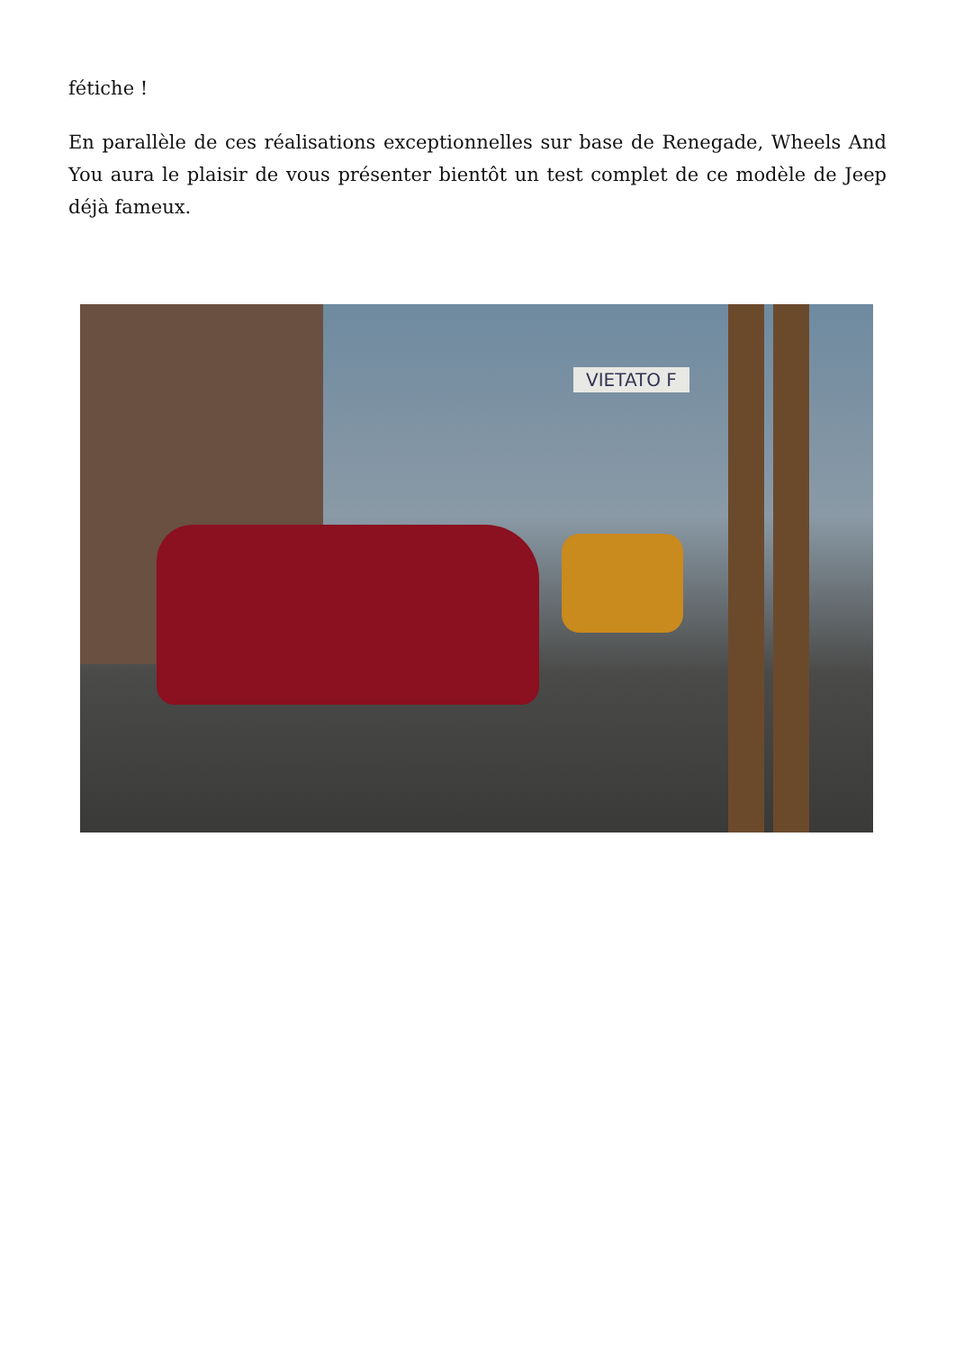fétiche !
En parallèle de ces réalisations exceptionnelles sur base de Renegade, Wheels And You aura le plaisir de vous présenter bientôt un test complet de ce modèle de Jeep déjà fameux.
VIETATO F